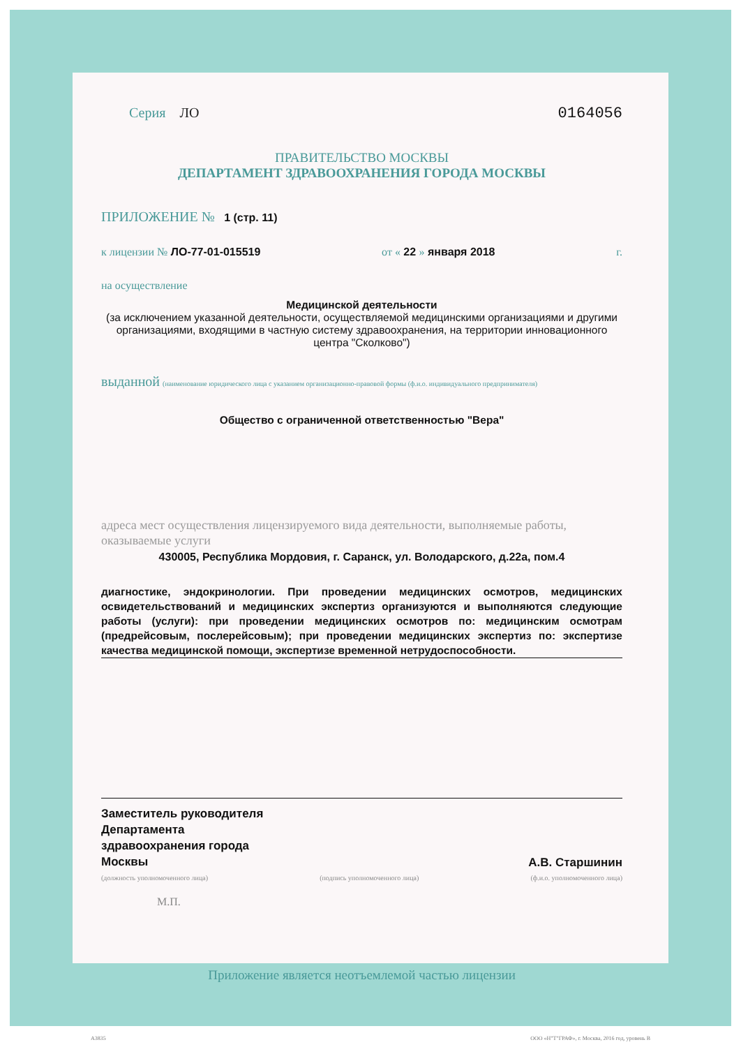Серия ЛО 0164056
ПРАВИТЕЛЬСТВО МОСКВЫ
ДЕПАРТАМЕНТ ЗДРАВООХРАНЕНИЯ ГОРОДА МОСКВЫ
ПРИЛОЖЕНИЕ № 1 (стр. 11)
к лицензии № ЛО-77-01-015519 от « 22 » января 2018 г.
на осуществление
Медицинской деятельности
(за исключением указанной деятельности, осуществляемой медицинскими организациями и другими организациями, входящими в частную систему здравоохранения, на территории инновационного центра "Сколково")
выданной (наименование юридического лица с указанием организационно-правовой формы (ф.и.о. индивидуального предпринимателя)
Общество с ограниченной ответственностью "Вера"
адреса мест осуществления лицензируемого вида деятельности, выполняемые работы, оказываемые услуги
430005, Республика Мордовия, г. Саранск, ул. Володарского, д.22а, пом.4
диагностике, эндокринологии. При проведении медицинских осмотров, медицинских освидетельствований и медицинских экспертиз организуются и выполняются следующие работы (услуги): при проведении медицинских осмотров по: медицинским осмотрам (предрейсовым, послерейсовым); при проведении медицинских экспертиз по: экспертизе качества медицинской помощи, экспертизе временной нетрудоспособности.
Заместитель руководителя
Департамента
здравоохранения города
Москвы А.В. Старшинин
(должность уполномоченного лица) (подпись уполномоченного лица) (ф.и.о. уполномоченного лица)
М.П.
Приложение является неотъемлемой частью лицензии
А3835 ООО «Н"Т"ГРАФ», г. Москва, 2016 год, уровень В